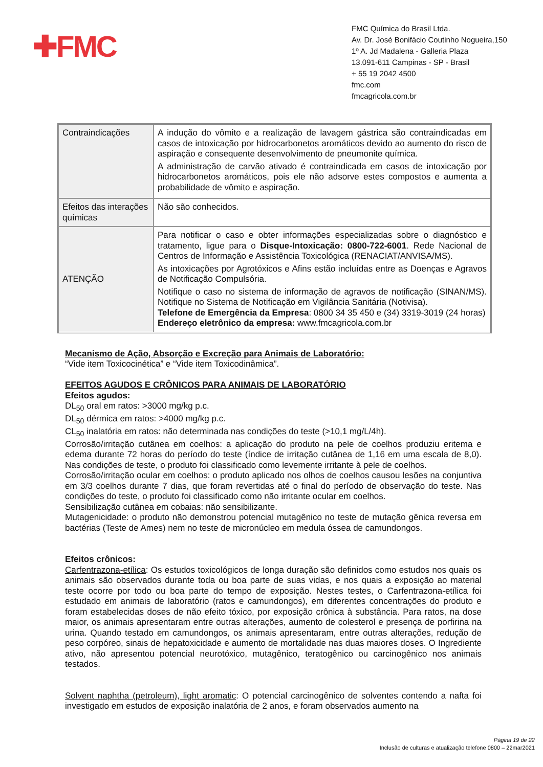✚FMC
FMC Química do Brasil Ltda.
Av. Dr. José Bonifácio Coutinho Nogueira,150
1º A. Jd Madalena - Galleria Plaza
13.091-611 Campinas - SP - Brasil
+ 55 19 2042 4500
fmc.com
fmcagricola.com.br
| Contraindicações | A indução do vômito e a realização de lavagem gástrica são contraindicadas em casos de intoxicação por hidrocarbonetos aromáticos devido ao aumento do risco de aspiração e consequente desenvolvimento de pneumonite química. A administração de carvão ativado é contraindicada em casos de intoxicação por hidrocarbonetos aromáticos, pois ele não adsorve estes compostos e aumenta a probabilidade de vômito e aspiração. |
| Efeitos das interações químicas | Não são conhecidos. |
| ATENÇÃO | Para notificar o caso e obter informações especializadas sobre o diagnóstico e tratamento, ligue para o Disque-Intoxicação: 0800-722-6001 . Rede Nacional de Centros de Informação e Assistência Toxicológica (RENACIAT/ANVISA/MS). As intoxicações por Agrotóxicos e Afins estão incluídas entre as Doenças e Agravos de Notificação Compulsória. Notifique o caso no sistema de informação de agravos de notificação (SINAN/MS). Notifique no Sistema de Notificação em Vigilância Sanitária (Notivisa). Telefone de Emergência da Empresa : 0800 34 35 450 e (34) 3319-3019 (24 horas) Endereço eletrônico da empresa: www.fmcagricola.com.br |
Mecanismo de Ação, Absorção e Excreção para Animais de Laboratório:
“Vide item Toxicocinética” e “Vide item Toxicodinâmica”.
EFEITOS AGUDOS E CRÔNICOS PARA ANIMAIS DE LABORATÓRIO
Efeitos agudos:
DL<sub>50</sub> oral em ratos: >3000 mg/kg p.c.
DL<sub>50</sub> dérmica em ratos: >4000 mg/kg p.c.
CL<sub>50</sub> inalatória em ratos: não determinada nas condições do teste (>10,1 mg/L/4h).
Corrosão/irritação cutânea em coelhos: a aplicação do produto na pele de coelhos produziu eritema e edema durante 72 horas do período do teste (índice de irritação cutânea de 1,16 em uma escala de 8,0). Nas condições de teste, o produto foi classificado como levemente irritante à pele de coelhos.
Corrosão/irritação ocular em coelhos: o produto aplicado nos olhos de coelhos causou lesões na conjuntiva em 3/3 coelhos durante 7 dias, que foram revertidas até o final do período de observação do teste. Nas condições do teste, o produto foi classificado como não irritante ocular em coelhos.
Sensibilização cutânea em cobaias: não sensibilizante.
Mutagenicidade: o produto não demonstrou potencial mutagênico no teste de mutação gênica reversa em bactérias (Teste de Ames) nem no teste de micronúcleo em medula óssea de camundongos.
Efeitos crônicos:
Carfentrazona-etílica: Os estudos toxicológicos de longa duração são definidos como estudos nos quais os animais são observados durante toda ou boa parte de suas vidas, e nos quais a exposição ao material teste ocorre por todo ou boa parte do tempo de exposição. Nestes testes, o Carfentrazona-etílica foi estudado em animais de laboratório (ratos e camundongos), em diferentes concentrações do produto e foram estabelecidas doses de não efeito tóxico, por exposição crônica à substância. Para ratos, na dose maior, os animais apresentaram entre outras alterações, aumento de colesterol e presença de porfirina na urina. Quando testado em camundongos, os animais apresentaram, entre outras alterações, redução de peso corpóreo, sinais de hepatoxicidade e aumento de mortalidade nas duas maiores doses. O Ingrediente ativo, não apresentou potencial neurotóxico, mutagênico, teratogênico ou carcinogênico nos animais testados.
Solvent naphtha (petroleum), light aromatic: O potencial carcinogênico de solventes contendo a nafta foi investigado em estudos de exposição inalatória de 2 anos, e foram observados aumento na
Página 19 de 22
Inclusão de culturas e atualização telefone 0800 – 22mar2021